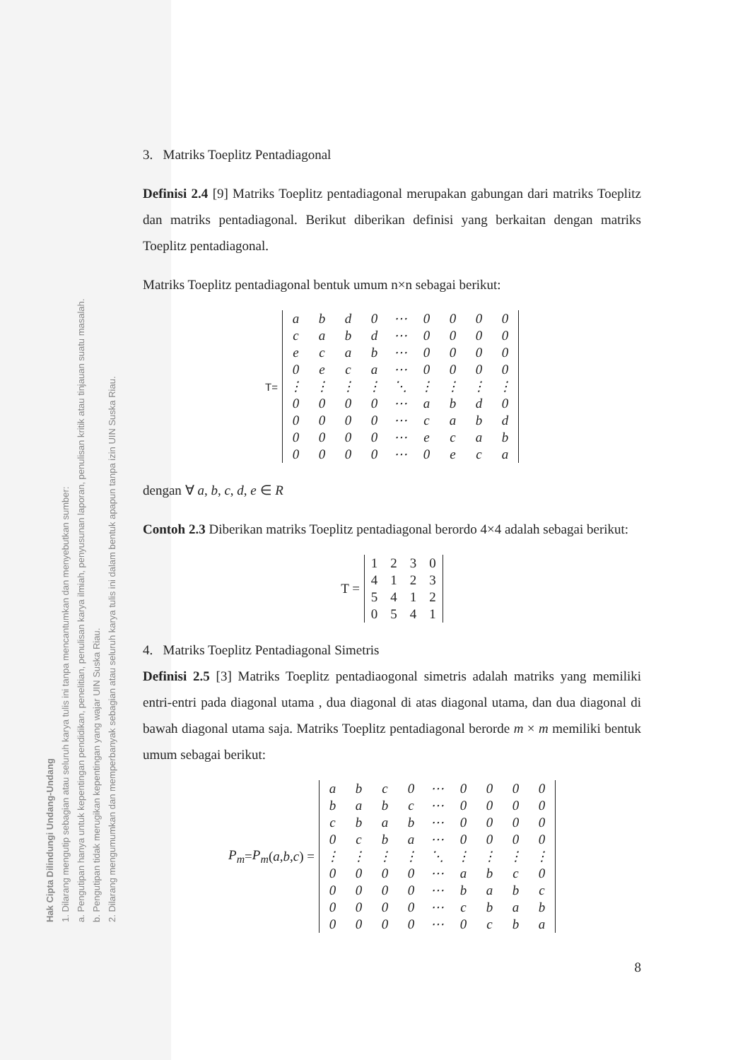Hak Cipta Dilindungi Undang-Undang
1. Dilarang mengutip sebagian atau seluruh karya tulis ini tanpa mencantumkan dan menyebutkan sumber:
a. Pengutipan hanya untuk kepentingan pendidikan, penelitian, penulisan karya ilmiah, penyusunan laporan, penulisan kritik atau tinjauan suatu masalah.
b. Pengutipan tidak merugikan kepentingan yang wajar UIN Suska Riau.
2. Dilarang mengumumkan dan memperbanyak sebagian atau seluruh karya tulis ini dalam bentuk apapun tanpa izin UIN Suska Riau.
3. Matriks Toeplitz Pentadiagonal
Definisi 2.4 [9] Matriks Toeplitz pentadiagonal merupakan gabungan dari matriks Toeplitz dan matriks pentadiagonal. Berikut diberikan definisi yang berkaitan dengan matriks Toeplitz pentadiagonal.
Matriks Toeplitz pentadiagonal bentuk umum n×n sebagai berikut:
T=
| a | b | d | 0 | ⋯ | 0 | 0 | 0 | 0 |
| c | a | b | d | ⋯ | 0 | 0 | 0 | 0 |
| e | c | a | b | ⋯ | 0 | 0 | 0 | 0 |
| 0 | e | c | a | ⋯ | 0 | 0 | 0 | 0 |
| ⋮ | ⋮ | ⋮ | ⋮ | ⋱ | ⋮ | ⋮ | ⋮ | ⋮ |
| 0 | 0 | 0 | 0 | ⋯ | a | b | d | 0 |
| 0 | 0 | 0 | 0 | ⋯ | c | a | b | d |
| 0 | 0 | 0 | 0 | ⋯ | e | c | a | b |
| 0 | 0 | 0 | 0 | ⋯ | 0 | e | c | a |
dengan ∀ a, b, c, d, e ∈ R
Contoh 2.3 Diberikan matriks Toeplitz pentadiagonal berordo 4×4 adalah sebagai berikut:
T =
| 1 | 2 | 3 | 0 |
| 4 | 1 | 2 | 3 |
| 5 | 4 | 1 | 2 |
| 0 | 5 | 4 | 1 |
4. Matriks Toeplitz Pentadiagonal Simetris
Definisi 2.5 [3] Matriks Toeplitz pentadiaogonal simetris adalah matriks yang memiliki entri-entri pada diagonal utama , dua diagonal di atas diagonal utama, dan dua diagonal di bawah diagonal utama saja. Matriks Toeplitz pentadiagonal berorde m × m memiliki bentuk umum sebagai berikut:
P<sub>m</sub> = P<sub>m</sub> (a, b, c) =
| a | b | c | 0 | ⋯ | 0 | 0 | 0 | 0 |
| b | a | b | c | ⋯ | 0 | 0 | 0 | 0 |
| c | b | a | b | ⋯ | 0 | 0 | 0 | 0 |
| 0 | c | b | a | ⋯ | 0 | 0 | 0 | 0 |
| ⋮ | ⋮ | ⋮ | ⋮ | ⋱ | ⋮ | ⋮ | ⋮ | ⋮ |
| 0 | 0 | 0 | 0 | ⋯ | a | b | c | 0 |
| 0 | 0 | 0 | 0 | ⋯ | b | a | b | c |
| 0 | 0 | 0 | 0 | ⋯ | c | b | a | b |
| 0 | 0 | 0 | 0 | ⋯ | 0 | c | b | a |
8